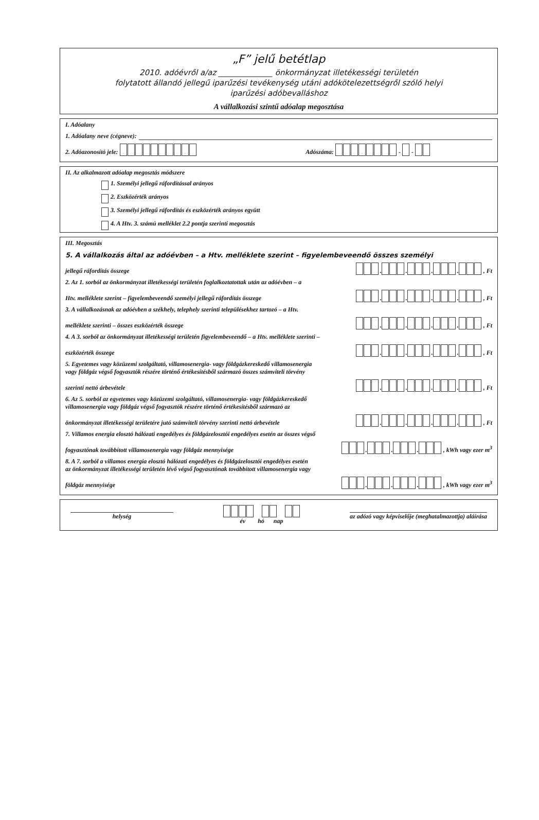„F” jelű betétlap
2010. adóévről a/az ______________ önkormányzat illetékességi területén
folytatott állandó jellegű iparűzési tevékenység utáni adókötelezettségről szóló helyi
iparűzési adóbevalláshoz
A vállalkozási szintű adóalap megosztása
I. Adóalany
1. Adóalany neve (cégneve):
2. Adóazonosító jele: Adószáma: - -
II. Az alkalmazott adóalap megosztás módszere
1. Személyi jellegű ráfordítással arányos
2. Eszközérték arányos
3. Személyi jellegű ráfordítás és eszközérték arányos együtt
4. A Htv. 3. számú melléklet 2.2 pontja szerinti megosztás
III. Megosztás
5. A vállalkozás által az adóévben – a Htv. melléklete szerint – figyelembeveendő összes személyi
jellegű ráfordítás összege . . . . , Ft
2. Az 1. sorból az önkormányzat illetékességi területén foglalkoztatottak után az adóévben – a
Htv. melléklete szerint – figyelembeveendő személyi jellegű ráfordítás összege . . . . , Ft
3. A vállalkozásnak az adóévben a székhely, telephely szerinti településekhez tartozó – a Htv.
melléklete szerinti – összes eszközérték összege . . . . , Ft
4. A 3. sorból az önkormányzat illetékességi területén figyelembeveendő – a Htv. melléklete szerinti –
eszközérték összege . . . . , Ft
5. Egyetemes vagy közüzemi szolgáltató, villamosenergia- vagy földgázkereskedő villamosenergia
vagy földgáz végső fogyasztók részére történő értékesítésből származó összes számviteli törvény
szerinti nettó árbevétele . . . . , Ft
6. Az 5. sorból az egyetemes vagy közüzemi szolgáltató, villamosenergia- vagy földgázkereskedő
villamosenergia vagy földgáz végső fogyasztók részére történő értékesítésből származó az
önkormányzat illetékességi területére jutó számviteli törvény szerinti nettó árbevétele . . . . , Ft
7. Villamos energia elosztó hálózati engedélyes és földgázelosztói engedélyes esetén az összes végső
fogyasztónak továbbított villamosenergia vagy földgáz mennyisége . . . , kWh vagy ezer m<sup>3</sup>
8. A 7. sorból a villamos energia elosztó hálózati engedélyes és földgázelosztói engedélyes esetén
az önkormányzat illetékességi területén lévő végső fogyasztónak továbbított villamosenergia vagy
földgáz mennyisége . . . , kWh vagy ezer m<sup>3</sup>
helység
év hó nap
az adózó vagy képviselője (meghatalmazottja) aláírása